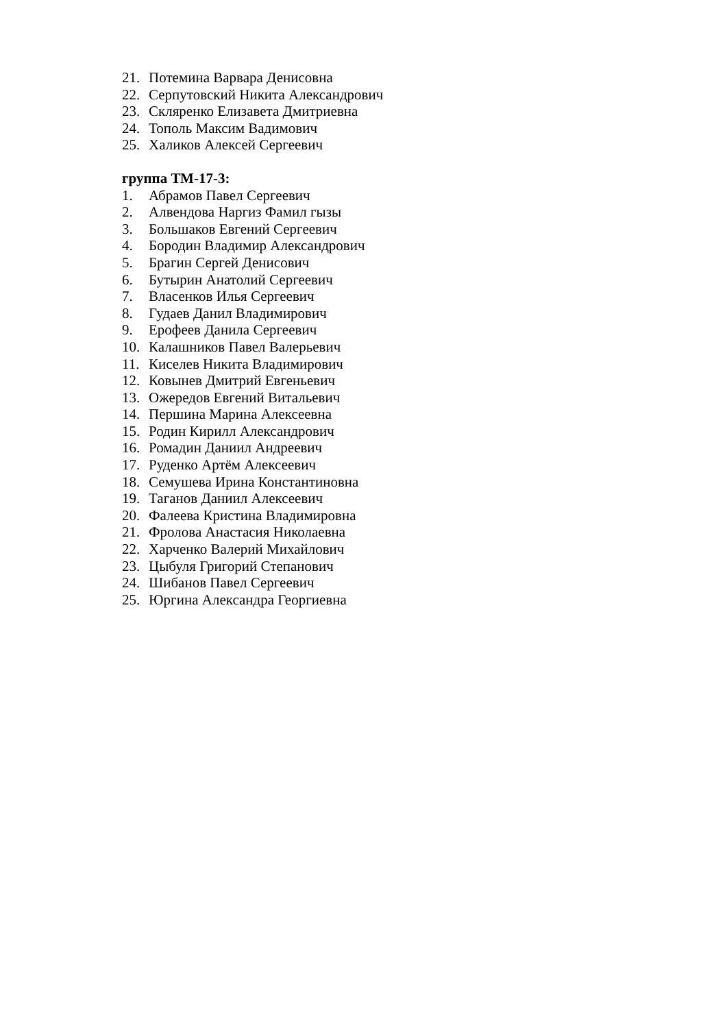21. Потемина Варвара Денисовна
22. Серпутовский Никита Александрович
23. Скляренко Елизавета Дмитриевна
24. Тополь Максим Вадимович
25. Халиков Алексей Сергеевич
группа ТМ-17-3:
1. Абрамов Павел Сергеевич
2. Алвендова Наргиз Фамил гызы
3. Большаков Евгений Сергеевич
4. Бородин Владимир Александрович
5. Брагин Сергей Денисович
6. Бутырин Анатолий Сергеевич
7. Власенков Илья Сергеевич
8. Гудаев Данил Владимирович
9. Ерофеев Данила Сергеевич
10. Калашников Павел Валерьевич
11. Киселев Никита Владимирович
12. Ковынев Дмитрий Евгеньевич
13. Ожередов Евгений Витальевич
14. Першина Марина Алексеевна
15. Родин Кирилл Александрович
16. Ромадин Даниил Андреевич
17. Руденко Артём Алексеевич
18. Семушева Ирина Константиновна
19. Таганов Даниил Алексеевич
20. Фалеева Кристина Владимировна
21. Фролова Анастасия Николаевна
22. Харченко Валерий Михайлович
23. Цыбуля Григорий Степанович
24. Шибанов Павел Сергеевич
25. Юргина Александра Георгиевна